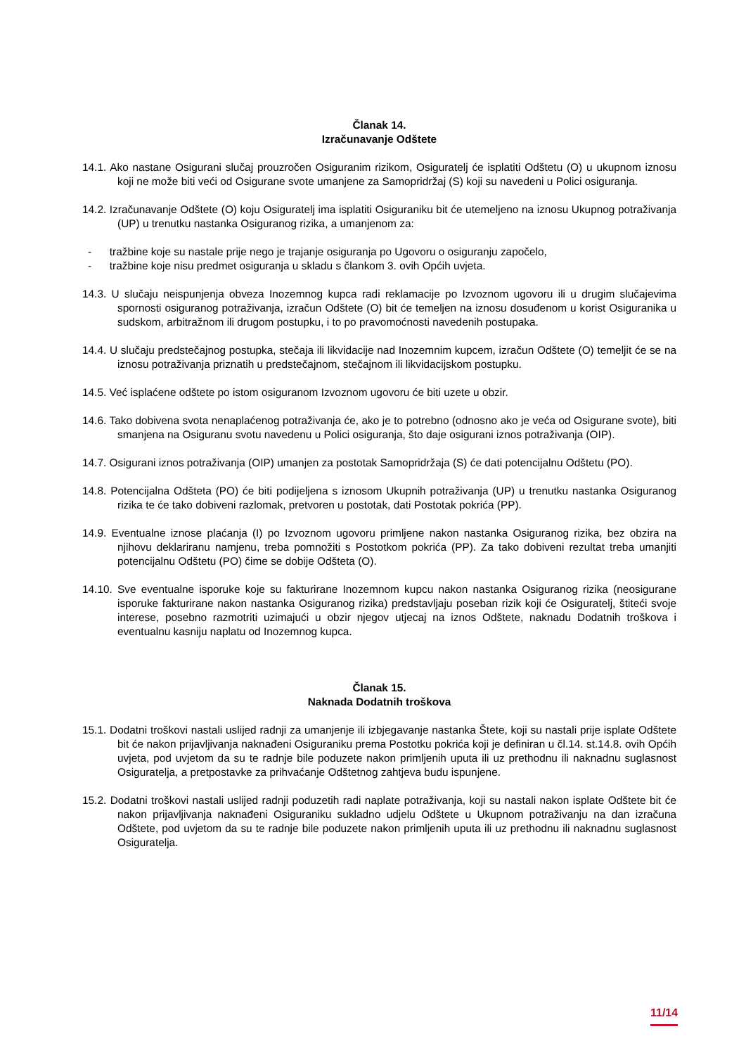Članak 14.
Izračunavanje Odštete
14.1. Ako nastane Osigurani slučaj prouzročen Osiguranim rizikom, Osiguratelj će isplatiti Odštetu (O) u ukupnom iznosu koji ne može biti veći od Osigurane svote umanjene za Samopridržaj (S) koji su navedeni u Polici osiguranja.
14.2. Izračunavanje Odštete (O) koju Osiguratelj ima isplatiti Osiguraniku bit će utemeljeno na iznosu Ukupnog potraživanja (UP) u trenutku nastanka Osiguranog rizika, a umanjenom za:
- tražbine koje su nastale prije nego je trajanje osiguranja po Ugovoru o osiguranju započelo,
- tražbine koje nisu predmet osiguranja u skladu s člankom 3. ovih Općih uvjeta.
14.3. U slučaju neispunjenja obveza Inozemnog kupca radi reklamacije po Izvoznom ugovoru ili u drugim slučajevima spornosti osiguranog potraživanja, izračun Odštete (O) bit će temeljen na iznosu dosuđenom u korist Osiguranika u sudskom, arbitražnom ili drugom postupku, i to po pravomoćnosti navedenih postupaka.
14.4. U slučaju predstečajnog postupka, stečaja ili likvidacije nad Inozemnim kupcem, izračun Odštete (O) temeljit će se na iznosu potraživanja priznatih u predstečajnom, stečajnom ili likvidacijskom postupku.
14.5. Već isplaćene odštete po istom osiguranom Izvoznom ugovoru će biti uzete u obzir.
14.6. Tako dobivena svota nenaplaćenog potraživanja će, ako je to potrebno (odnosno ako je veća od Osigurane svote), biti smanjena na Osiguranu svotu navedenu u Polici osiguranja, što daje osigurani iznos potraživanja (OIP).
14.7. Osigurani iznos potraživanja (OIP) umanjen za postotak Samopridržaja (S) će dati potencijalnu Odštetu (PO).
14.8. Potencijalna Odšteta (PO) će biti podijeljena s iznosom Ukupnih potraživanja (UP) u trenutku nastanka Osiguranog rizika te će tako dobiveni razlomak, pretvoren u postotak, dati Postotak pokrića (PP).
14.9. Eventualne iznose plaćanja (I) po Izvoznom ugovoru primljene nakon nastanka Osiguranog rizika, bez obzira na njihovu deklariranu namjenu, treba pomnožiti s Postotkom pokrića (PP). Za tako dobiveni rezultat treba umanjiti potencijalnu Odštetu (PO) čime se dobije Odšteta (O).
14.10. Sve eventualne isporuke koje su fakturirane Inozemnom kupcu nakon nastanka Osiguranog rizika (neosigurane isporuke fakturirane nakon nastanka Osiguranog rizika) predstavljaju poseban rizik koji će Osiguratelj, štiteći svoje interese, posebno razmotriti uzimajući u obzir njegov utjecaj na iznos Odštete, naknadu Dodatnih troškova i eventualnu kasniju naplatu od Inozemnog kupca.
Članak 15.
Naknada Dodatnih troškova
15.1. Dodatni troškovi nastali uslijed radnji za umanjenje ili izbjegavanje nastanka Štete, koji su nastali prije isplate Odštete bit će nakon prijavljivanja naknađeni Osiguraniku prema Postotku pokrića koji je definiran u čl.14. st.14.8. ovih Općih uvjeta, pod uvjetom da su te radnje bile poduzete nakon primljenih uputa ili uz prethodnu ili naknadnu suglasnost Osiguratelja, a pretpostavke za prihvaćanje Odštetnog zahtjeva budu ispunjene.
15.2. Dodatni troškovi nastali uslijed radnji poduzetih radi naplate potraživanja, koji su nastali nakon isplate Odštete bit će nakon prijavljivanja naknađeni Osiguraniku sukladno udjelu Odštete u Ukupnom potraživanju na dan izračuna Odštete, pod uvjetom da su te radnje bile poduzete nakon primljenih uputa ili uz prethodnu ili naknadnu suglasnost Osiguratelja.
11/14